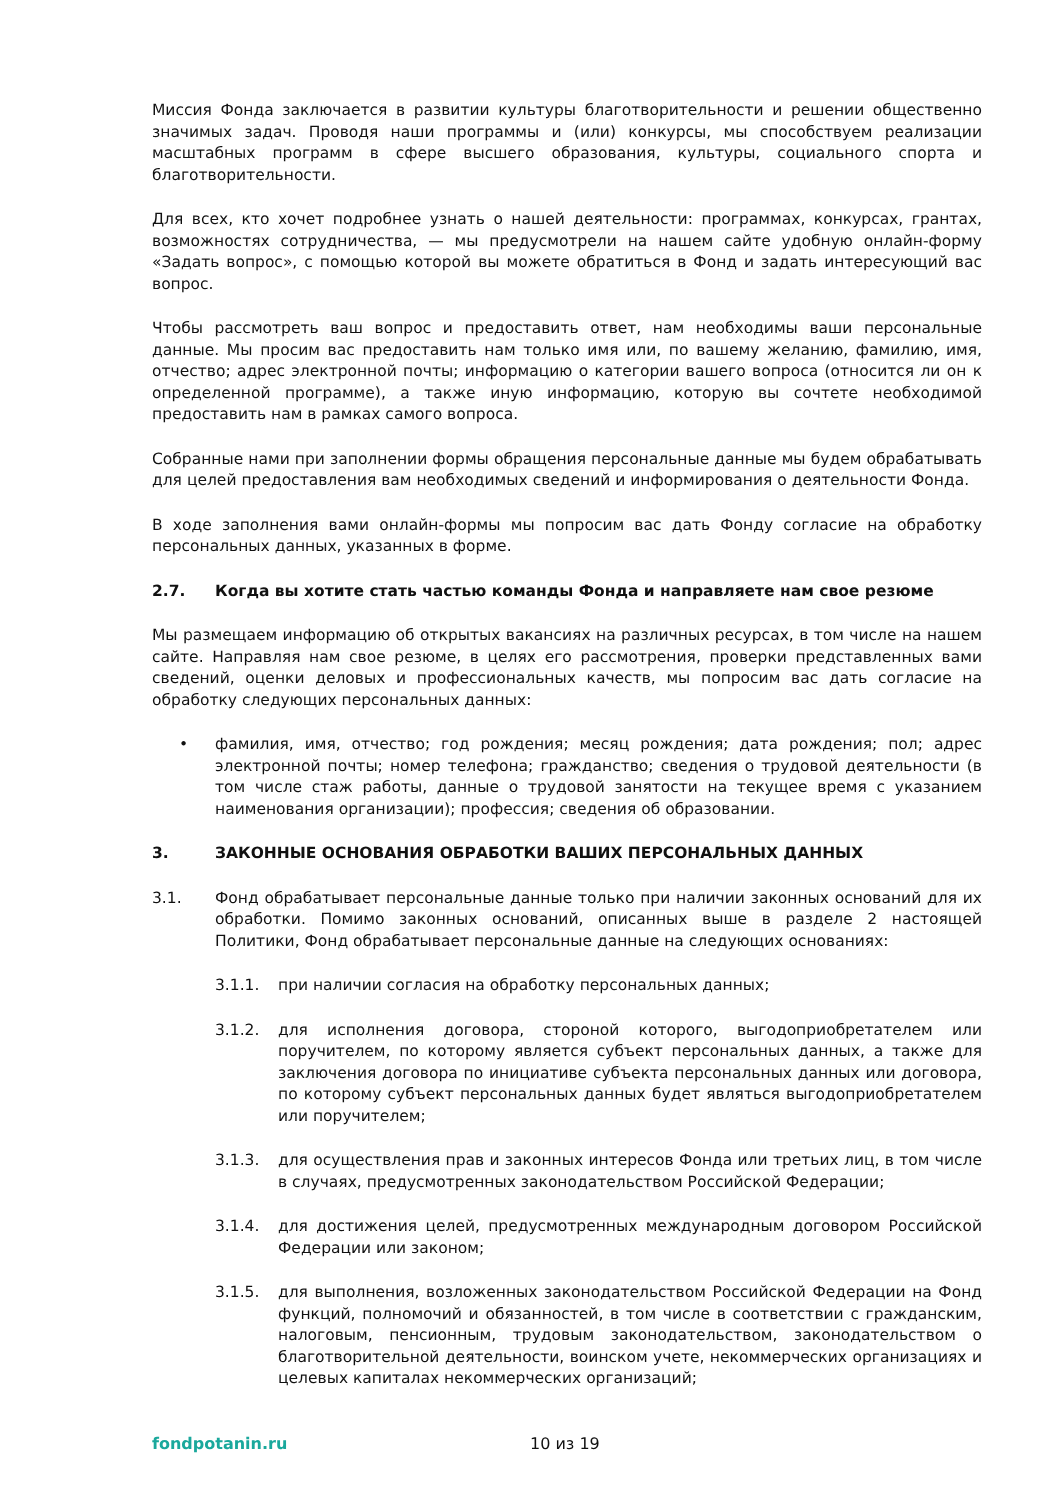Миссия Фонда заключается в развитии культуры благотворительности и решении общественно значимых задач. Проводя наши программы и (или) конкурсы, мы способствуем реализации масштабных программ в сфере высшего образования, культуры, социального спорта и благотворительности.
Для всех, кто хочет подробнее узнать о нашей деятельности: программах, конкурсах, грантах, возможностях сотрудничества, — мы предусмотрели на нашем сайте удобную онлайн-форму «Задать вопрос», с помощью которой вы можете обратиться в Фонд и задать интересующий вас вопрос.
Чтобы рассмотреть ваш вопрос и предоставить ответ, нам необходимы ваши персональные данные. Мы просим вас предоставить нам только имя или, по вашему желанию, фамилию, имя, отчество; адрес электронной почты; информацию о категории вашего вопроса (относится ли он к определенной программе), а также иную информацию, которую вы сочтете необходимой предоставить нам в рамках самого вопроса.
Собранные нами при заполнении формы обращения персональные данные мы будем обрабатывать для целей предоставления вам необходимых сведений и информирования о деятельности Фонда.
В ходе заполнения вами онлайн-формы мы попросим вас дать Фонду согласие на обработку персональных данных, указанных в форме.
2.7. Когда вы хотите стать частью команды Фонда и направляете нам свое резюме
Мы размещаем информацию об открытых вакансиях на различных ресурсах, в том числе на нашем сайте. Направляя нам свое резюме, в целях его рассмотрения, проверки представленных вами сведений, оценки деловых и профессиональных качеств, мы попросим вас дать согласие на обработку следующих персональных данных:
• фамилия, имя, отчество; год рождения; месяц рождения; дата рождения; пол; адрес электронной почты; номер телефона; гражданство; сведения о трудовой деятельности (в том числе стаж работы, данные о трудовой занятости на текущее время с указанием наименования организации); профессия; сведения об образовании.
3. ЗАКОННЫЕ ОСНОВАНИЯ ОБРАБОТКИ ВАШИХ ПЕРСОНАЛЬНЫХ ДАННЫХ
3.1. Фонд обрабатывает персональные данные только при наличии законных оснований для их обработки. Помимо законных оснований, описанных выше в разделе 2 настоящей Политики, Фонд обрабатывает персональные данные на следующих основаниях:
3.1.1. при наличии согласия на обработку персональных данных;
3.1.2. для исполнения договора, стороной которого, выгодоприобретателем или поручителем, по которому является субъект персональных данных, а также для заключения договора по инициативе субъекта персональных данных или договора, по которому субъект персональных данных будет являться выгодоприобретателем или поручителем;
3.1.3. для осуществления прав и законных интересов Фонда или третьих лиц, в том числе в случаях, предусмотренных законодательством Российской Федерации;
3.1.4. для достижения целей, предусмотренных международным договором Российской Федерации или законом;
3.1.5. для выполнения, возложенных законодательством Российской Федерации на Фонд функций, полномочий и обязанностей, в том числе в соответствии с гражданским, налоговым, пенсионным, трудовым законодательством, законодательством о благотворительной деятельности, воинском учете, некоммерческих организациях и целевых капиталах некоммерческих организаций;
fondpotanin.ru 10 из 19